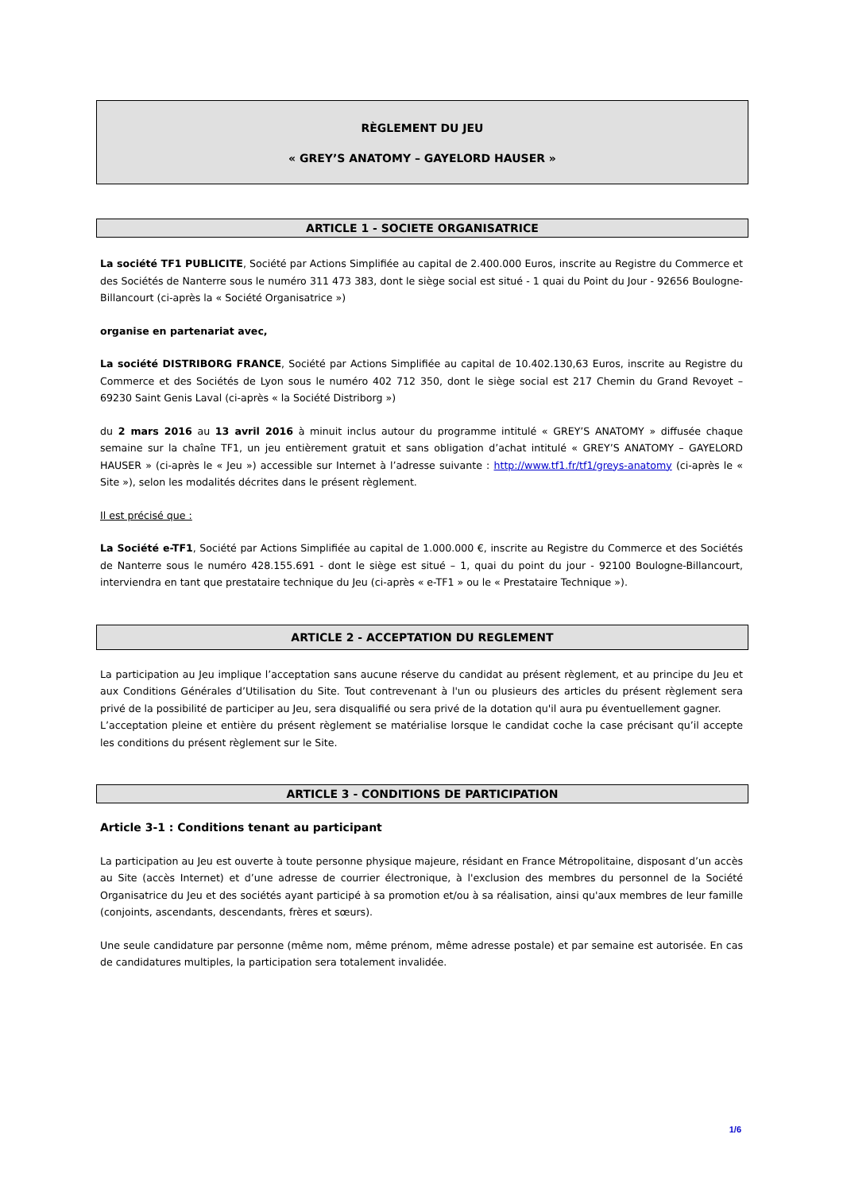RÈGLEMENT DU JEU
« GREY’S ANATOMY – GAYELORD HAUSER »
ARTICLE 1 - SOCIETE ORGANISATRICE
La société TF1 PUBLICITE, Société par Actions Simplifiée au capital de 2.400.000 Euros, inscrite au Registre du Commerce et des Sociétés de Nanterre sous le numéro 311 473 383, dont le siège social est situé - 1 quai du Point du Jour - 92656 Boulogne-Billancourt (ci-après la « Société Organisatrice »)
organise en partenariat avec,
La société DISTRIBORG FRANCE, Société par Actions Simplifiée au capital de 10.402.130,63 Euros, inscrite au Registre du Commerce et des Sociétés de Lyon sous le numéro 402 712 350, dont le siège social est 217 Chemin du Grand Revoyet – 69230 Saint Genis Laval (ci-après « la Société Distriborg »)
du 2 mars 2016 au 13 avril 2016 à minuit inclus autour du programme intitulé « GREY’S ANATOMY » diffusée chaque semaine sur la chaîne TF1, un jeu entièrement gratuit et sans obligation d’achat intitulé « GREY’S ANATOMY – GAYELORD HAUSER » (ci-après le « Jeu ») accessible sur Internet à l’adresse suivante : http://www.tf1.fr/tf1/greys-anatomy (ci-après le « Site »), selon les modalités décrites dans le présent règlement.
Il est précisé que :
La Société e-TF1, Société par Actions Simplifiée au capital de 1.000.000 €, inscrite au Registre du Commerce et des Sociétés de Nanterre sous le numéro 428.155.691 - dont le siège est situé – 1, quai du point du jour - 92100 Boulogne-Billancourt, interviendra en tant que prestataire technique du Jeu (ci-après « e-TF1 » ou le « Prestataire Technique »).
ARTICLE 2 - ACCEPTATION DU REGLEMENT
La participation au Jeu implique l’acceptation sans aucune réserve du candidat au présent règlement, et au principe du Jeu et aux Conditions Générales d’Utilisation du Site. Tout contrevenant à l'un ou plusieurs des articles du présent règlement sera privé de la possibilité de participer au Jeu, sera disqualifié ou sera privé de la dotation qu'il aura pu éventuellement gagner.
L’acceptation pleine et entière du présent règlement se matérialise lorsque le candidat coche la case précisant qu’il accepte les conditions du présent règlement sur le Site.
ARTICLE 3 - CONDITIONS DE PARTICIPATION
Article 3-1 : Conditions tenant au participant
La participation au Jeu est ouverte à toute personne physique majeure, résidant en France Métropolitaine, disposant d’un accès au Site (accès Internet) et d’une adresse de courrier électronique, à l'exclusion des membres du personnel de la Société Organisatrice du Jeu et des sociétés ayant participé à sa promotion et/ou à sa réalisation, ainsi qu'aux membres de leur famille (conjoints, ascendants, descendants, frères et sœurs).
Une seule candidature par personne (même nom, même prénom, même adresse postale) et par semaine est autorisée. En cas de candidatures multiples, la participation sera totalement invalidée.
1/6